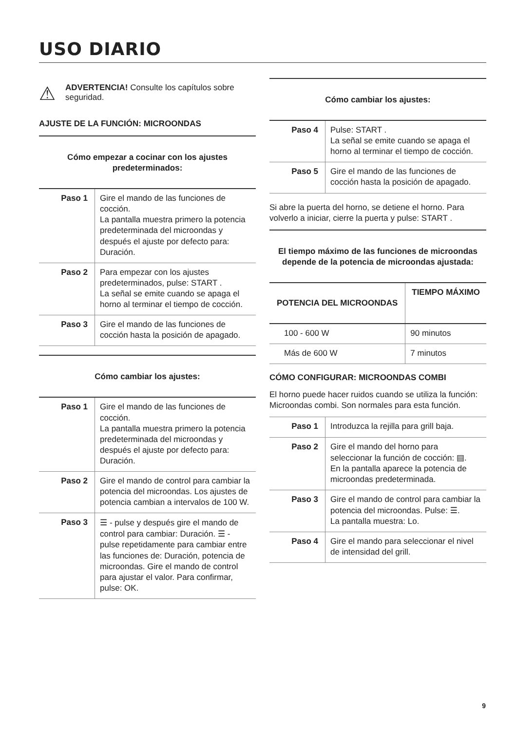USO DIARIO
⚠
ADVERTENCIA! Consulte los capítulos sobre seguridad.
AJUSTE DE LA FUNCIÓN: MICROONDAS
Cómo empezar a cocinar con los ajustes predeterminados:
| Paso 1 | Gire el mando de las funciones de cocción. La pantalla muestra primero la potencia predeterminada del microondas y después el ajuste por defecto para: Duración. |
| Paso 2 | Para empezar con los ajustes predeterminados, pulse: START . La señal se emite cuando se apaga el horno al terminar el tiempo de cocción. |
| Paso 3 | Gire el mando de las funciones de cocción hasta la posición de apagado. |
Cómo cambiar los ajustes:
| Paso 1 | Gire el mando de las funciones de cocción. La pantalla muestra primero la potencia predeterminada del microondas y después el ajuste por defecto para: Duración. |
| Paso 2 | Gire el mando de control para cambiar la potencia del microondas. Los ajustes de potencia cambian a intervalos de 100 W. |
| Paso 3 | ☰ - pulse y después gire el mando de control para cambiar: Duración. ☰ - pulse repetidamente para cambiar entre las funciones de: Duración, potencia de microondas. Gire el mando de control para ajustar el valor. Para confirmar, pulse: OK. |
Cómo cambiar los ajustes:
| Paso 4 | Pulse: START . La señal se emite cuando se apaga el horno al terminar el tiempo de cocción. |
| Paso 5 | Gire el mando de las funciones de cocción hasta la posición de apagado. |
Si abre la puerta del horno, se detiene el horno. Para volverlo a iniciar, cierre la puerta y pulse: START .
El tiempo máximo de las funciones de microondas depende de la potencia de microondas ajustada:
| POTENCIA DEL MICROONDAS | TIEMPO MÁXIMO |
| --- | --- |
| 100 - 600 W | 90 minutos |
| Más de 600 W | 7 minutos |
CÓMO CONFIGURAR: MICROONDAS COMBI
El horno puede hacer ruidos cuando se utiliza la función: Microondas combi. Son normales para esta función.
| Paso 1 | Introduzca la rejilla para grill baja. |
| Paso 2 | Gire el mando del horno para seleccionar la función de cocción: ▤ . En la pantalla aparece la potencia de microondas predeterminada. |
| Paso 3 | Gire el mando de control para cambiar la potencia del microondas. Pulse: ☰ . La pantalla muestra: Lo. |
| Paso 4 | Gire el mando para seleccionar el nivel de intensidad del grill. |
9